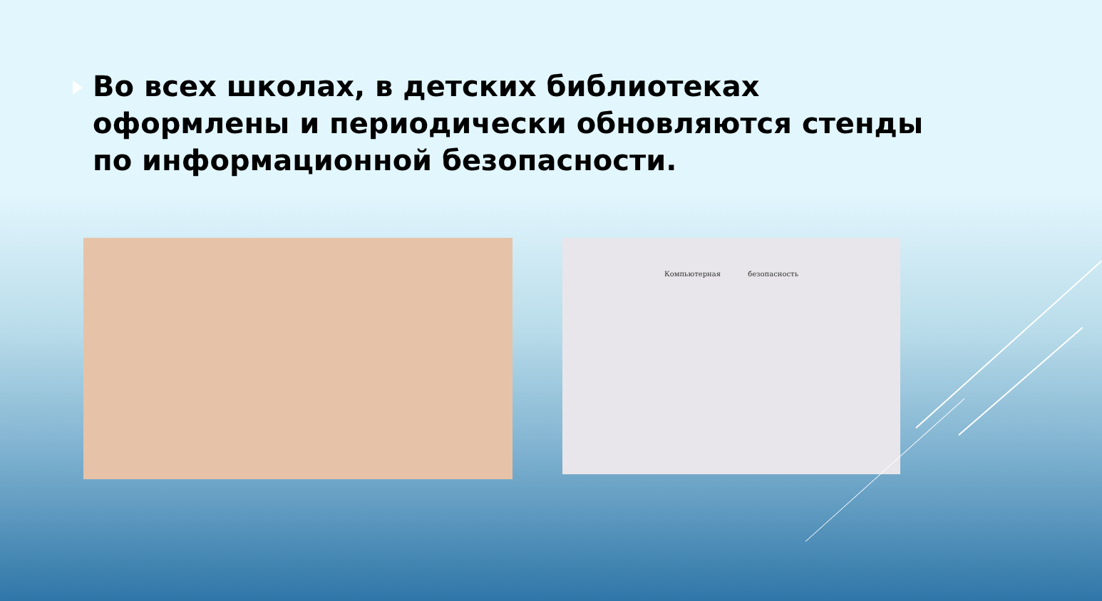Во всех школах, в детских библиотеках оформлены и периодически обновляются стенды по информационной безопасности.
Компьютерная безопасность